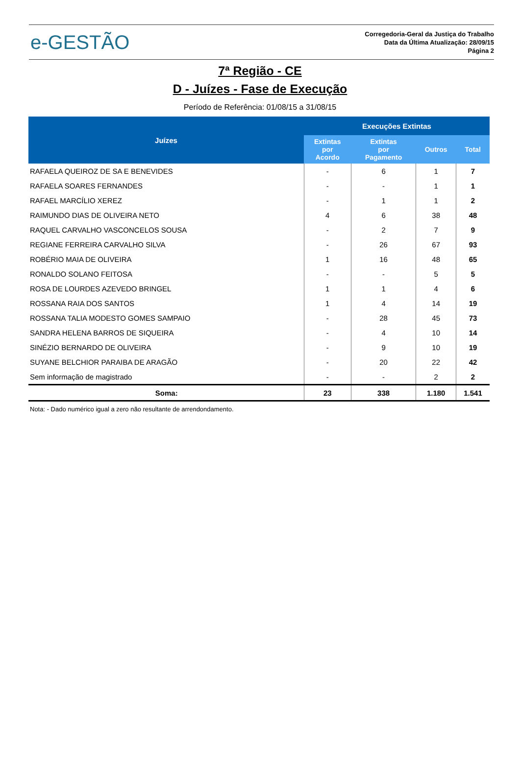e-GESTÃO
Corregedoria-Geral da Justiça do Trabalho
Data da Última Atualização: 28/09/15
Página 2
7ª Região - CE
D - Juízes - Fase de Execução
Período de Referência: 01/08/15 a 31/08/15
| Juízes | Execuções Extintas | | | |
| --- | --- | --- | --- | --- |
| | Extintas por Acordo | Extintas por Pagamento | Outros | Total |
| RAFAELA QUEIROZ DE SA E BENEVIDES | - | 6 | 1 | 7 |
| RAFAELA SOARES FERNANDES | - | - | 1 | 1 |
| RAFAEL MARCÍLIO XEREZ | - | 1 | 1 | 2 |
| RAIMUNDO DIAS DE OLIVEIRA NETO | 4 | 6 | 38 | 48 |
| RAQUEL CARVALHO VASCONCELOS SOUSA | - | 2 | 7 | 9 |
| REGIANE FERREIRA CARVALHO SILVA | - | 26 | 67 | 93 |
| ROBÉRIO MAIA DE OLIVEIRA | 1 | 16 | 48 | 65 |
| RONALDO SOLANO FEITOSA | - | - | 5 | 5 |
| ROSA DE LOURDES AZEVEDO BRINGEL | 1 | 1 | 4 | 6 |
| ROSSANA RAIA DOS SANTOS | 1 | 4 | 14 | 19 |
| ROSSANA TALIA MODESTO GOMES SAMPAIO | - | 28 | 45 | 73 |
| SANDRA HELENA BARROS DE SIQUEIRA | - | 4 | 10 | 14 |
| SINÉZIO BERNARDO DE OLIVEIRA | - | 9 | 10 | 19 |
| SUYANE BELCHIOR PARAIBA DE ARAGÃO | - | 20 | 22 | 42 |
| Sem informação de magistrado | - | - | 2 | 2 |
| Soma: | 23 | 338 | 1.180 | 1.541 |
Nota: - Dado numérico igual a zero não resultante de arrendondamento.